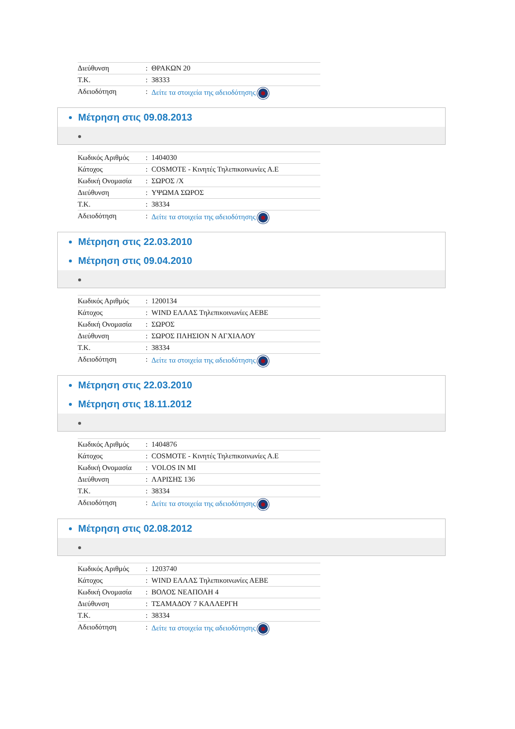| Διεύθυνση | : | ΘΡΑΚΩΝ 20 |
| T.K. | : | 38333 |
| Αδειοδότηση | : | Δείτε τα στοιχεία της αδειοδότησης |
Μέτρηση στις 09.08.2013
| Κωδικός Αριθμός | : | 1404030 |
| Κάτοχος | : | COSMOTE - Κινητές Τηλεπικοινωνίες Α.Ε |
| Κωδική Ονομασία | : | ΣΩΡΟΣ /Χ |
| Διεύθυνση | : | ΥΨΩΜΑ ΣΩΡΟΣ |
| T.K. | : | 38334 |
| Αδειοδότηση | : | Δείτε τα στοιχεία της αδειοδότησης |
Μέτρηση στις 22.03.2010
Μέτρηση στις 09.04.2010
| Κωδικός Αριθμός | : | 1200134 |
| Κάτοχος | : | WIND ΕΛΛΑΣ Τηλεπικοινωνίες ΑΕΒΕ |
| Κωδική Ονομασία | : | ΣΩΡΟΣ |
| Διεύθυνση | : | ΣΩΡΟΣ ΠΛΗΣΙΟΝ Ν ΑΓΧΙΑΛΟΥ |
| T.K. | : | 38334 |
| Αδειοδότηση | : | Δείτε τα στοιχεία της αδειοδότησης |
Μέτρηση στις 22.03.2010
Μέτρηση στις 18.11.2012
| Κωδικός Αριθμός | : | 1404876 |
| Κάτοχος | : | COSMOTE - Κινητές Τηλεπικοινωνίες Α.Ε |
| Κωδική Ονομασία | : | VOLOS IN MI |
| Διεύθυνση | : | ΛΑΡΙΣΗΣ 136 |
| T.K. | : | 38334 |
| Αδειοδότηση | : | Δείτε τα στοιχεία της αδειοδότησης |
Μέτρηση στις 02.08.2012
| Κωδικός Αριθμός | : | 1203740 |
| Κάτοχος | : | WIND ΕΛΛΑΣ Τηλεπικοινωνίες ΑΕΒΕ |
| Κωδική Ονομασία | : | ΒΟΛΟΣ ΝΕΑΠΟΛΗ 4 |
| Διεύθυνση | : | ΤΣΑΜΑΔΟΥ 7 ΚΑΛΛΕΡΓΗ |
| T.K. | : | 38334 |
| Αδειοδότηση | : | Δείτε τα στοιχεία της αδειοδότησης |